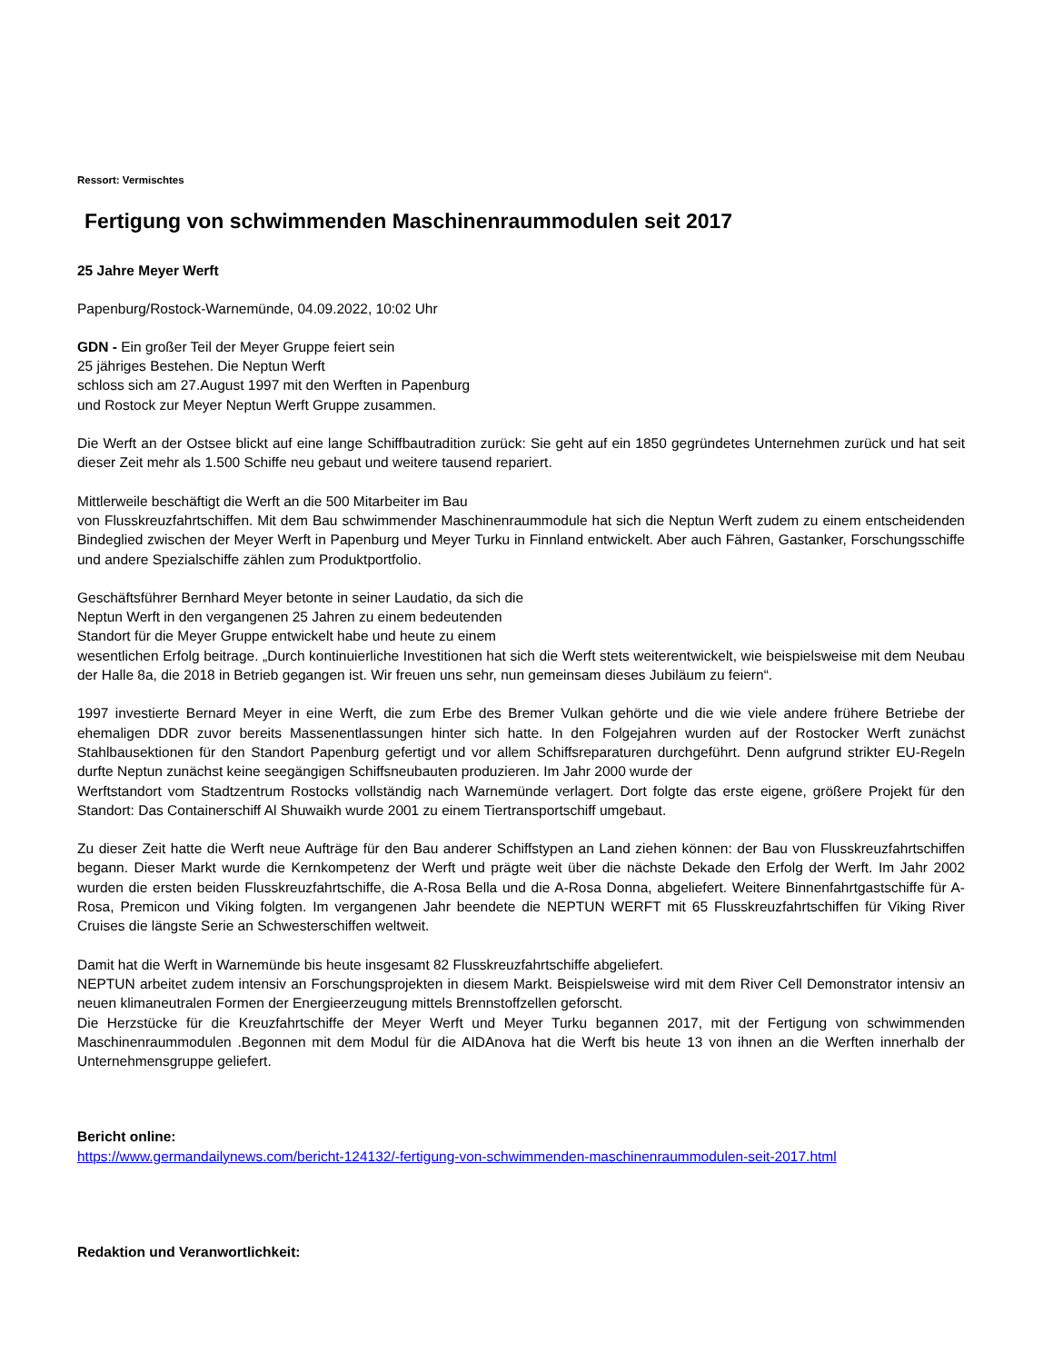Ressort: Vermischtes
Fertigung von schwimmenden Maschinenraummodulen seit 2017
25 Jahre Meyer Werft
Papenburg/Rostock-Warnemünde, 04.09.2022, 10:02 Uhr
GDN - Ein großer Teil der Meyer Gruppe feiert sein
25 jähriges Bestehen. Die Neptun Werft
schloss sich am 27.August 1997 mit den Werften in Papenburg
und Rostock zur Meyer Neptun Werft Gruppe zusammen.
Die Werft an der Ostsee blickt auf eine lange Schiffbautradition zurück: Sie geht auf ein 1850 gegründetes Unternehmen zurück und hat seit dieser Zeit mehr als 1.500 Schiffe neu gebaut und weitere tausend repariert.
Mittlerweile beschäftigt die Werft an die 500 Mitarbeiter im Bau
von Flusskreuzfahrtschiffen. Mit dem Bau schwimmender Maschinenraummodule hat sich die Neptun Werft zudem zu einem entscheidenden Bindeglied zwischen der Meyer Werft in Papenburg und Meyer Turku in Finnland entwickelt. Aber auch Fähren, Gastanker, Forschungsschiffe und andere Spezialschiffe zählen zum Produktportfolio.
Geschäftsführer Bernhard Meyer betonte in seiner Laudatio, da sich die
Neptun Werft in den vergangenen 25 Jahren zu einem bedeutenden
Standort für die Meyer Gruppe entwickelt habe und heute zu einem
wesentlichen Erfolg beitrage. „Durch kontinuierliche Investitionen hat sich die Werft stets weiterentwickelt, wie beispielsweise mit dem Neubau der Halle 8a, die 2018 in Betrieb gegangen ist. Wir freuen uns sehr, nun gemeinsam dieses Jubiläum zu feiern“.
1997 investierte Bernard Meyer in eine Werft, die zum Erbe des Bremer Vulkan gehörte und die wie viele andere frühere Betriebe der ehemaligen DDR zuvor bereits Massenentlassungen hinter sich hatte. In den Folgejahren wurden auf der Rostocker Werft zunächst Stahlbausektionen für den Standort Papenburg gefertigt und vor allem Schiffsreparaturen durchgeführt. Denn aufgrund strikter EU-Regeln durfte Neptun zunächst keine seegängigen Schiffsneubauten produzieren. Im Jahr 2000 wurde der
Werftstandort vom Stadtzentrum Rostocks vollständig nach Warnemünde verlagert. Dort folgte das erste eigene, größere Projekt für den Standort: Das Containerschiff Al Shuwaikh wurde 2001 zu einem Tiertransportschiff umgebaut.
Zu dieser Zeit hatte die Werft neue Aufträge für den Bau anderer Schiffstypen an Land ziehen können: der Bau von Flusskreuzfahrtschiffen begann. Dieser Markt wurde die Kernkompetenz der Werft und prägte weit über die nächste Dekade den Erfolg der Werft. Im Jahr 2002 wurden die ersten beiden Flusskreuzfahrtschiffe, die A-Rosa Bella und die A-Rosa Donna, abgeliefert. Weitere Binnenfahrtgastschiffe für A-Rosa, Premicon und Viking folgten. Im vergangenen Jahr beendete die NEPTUN WERFT mit 65 Flusskreuzfahrtschiffen für Viking River Cruises die längste Serie an Schwesterschiffen weltweit.
Damit hat die Werft in Warnemünde bis heute insgesamt 82 Flusskreuzfahrtschiffe abgeliefert.
NEPTUN arbeitet zudem intensiv an Forschungsprojekten in diesem Markt. Beispielsweise wird mit dem River Cell Demonstrator intensiv an neuen klimaneutralen Formen der Energieerzeugung mittels Brennstoffzellen geforscht.
Die Herzstücke für die Kreuzfahrtschiffe der Meyer Werft und Meyer Turku begannen 2017, mit der Fertigung von schwimmenden Maschinenraummodulen .Begonnen mit dem Modul für die AIDAnova hat die Werft bis heute 13 von ihnen an die Werften innerhalb der Unternehmensgruppe geliefert.
Bericht online:
https://www.germandailynews.com/bericht-124132/-fertigung-von-schwimmenden-maschinenraummodulen-seit-2017.html
Redaktion und Veranwortlichkeit: